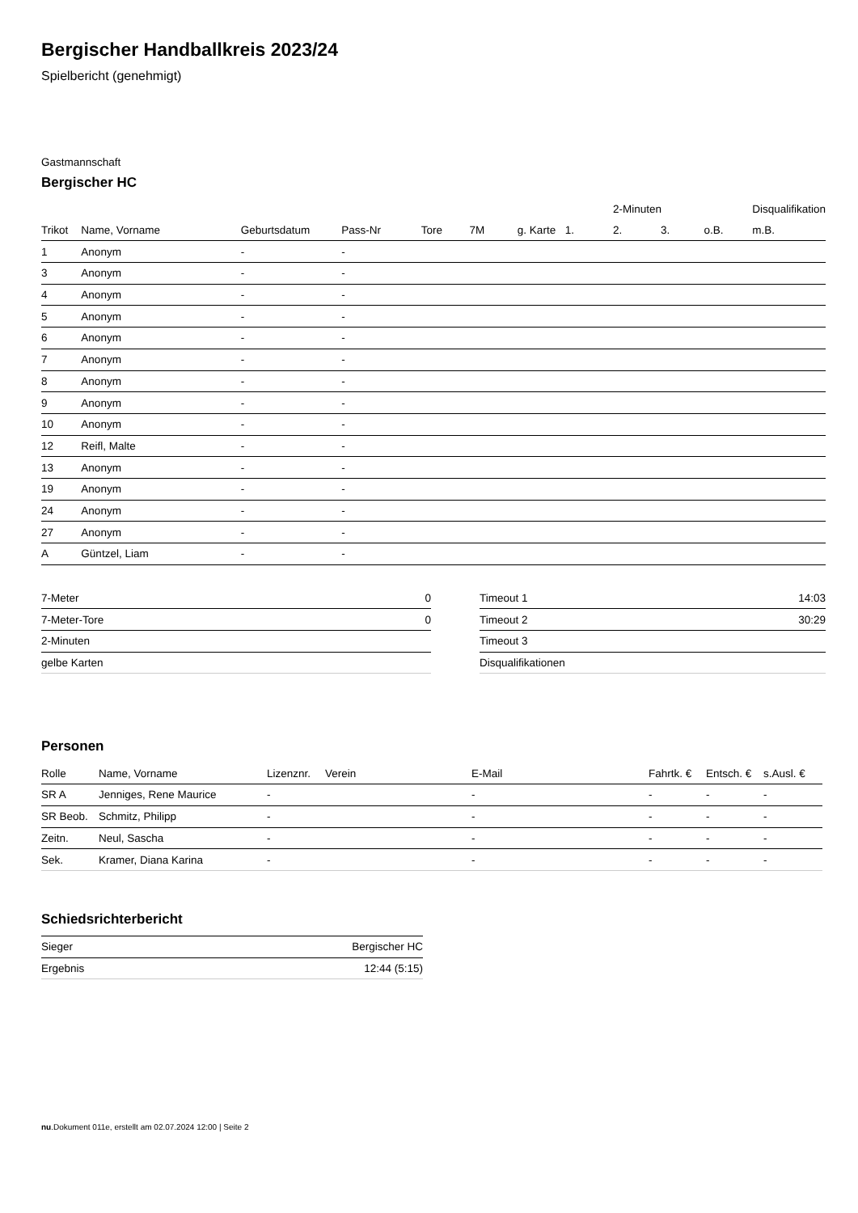Bergischer Handballkreis 2023/24
Spielbericht (genehmigt)
Gastmannschaft
Bergischer HC
| | | | | | | | | 2-Minuten | | | Disqualifikation |
| --- | --- | --- | --- | --- | --- | --- | --- | --- | --- | --- | --- |
| Trikot | Name, Vorname | Geburtsdatum | Pass-Nr | Tore | 7M | g. Karte | 1. | 2. | 3. | o.B. | m.B. |
| 1 | Anonym | - | - | | | | | | | | |
| 3 | Anonym | - | - | | | | | | | | |
| 4 | Anonym | - | - | | | | | | | | |
| 5 | Anonym | - | - | | | | | | | | |
| 6 | Anonym | - | - | | | | | | | | |
| 7 | Anonym | - | - | | | | | | | | |
| 8 | Anonym | - | - | | | | | | | | |
| 9 | Anonym | - | - | | | | | | | | |
| 10 | Anonym | - | - | | | | | | | | |
| 12 | Reifl, Malte | - | - | | | | | | | | |
| 13 | Anonym | - | - | | | | | | | | |
| 19 | Anonym | - | - | | | | | | | | |
| 24 | Anonym | - | - | | | | | | | | |
| 27 | Anonym | - | - | | | | | | | | |
| A | Güntzel, Liam | - | - | | | | | | | | |
| 7-Meter | 0 |
| 7-Meter-Tore | 0 |
| 2-Minuten | |
| gelbe Karten | |
| Timeout 1 | 14:03 |
| Timeout 2 | 30:29 |
| Timeout 3 | |
| Disqualifikationen | |
Personen
| Rolle | Name, Vorname | Lizenznr. | Verein | E-Mail | Fahrtk. € | Entsch. € | s.Ausl. € |
| --- | --- | --- | --- | --- | --- | --- | --- |
| SR A | Jenniges, Rene Maurice | - | | - | - | - | - |
| SR Beob. | Schmitz, Philipp | - | | - | - | - | - |
| Zeitn. | Neul, Sascha | - | | - | - | - | - |
| Sek. | Kramer, Diana Karina | - | | - | - | - | - |
Schiedsrichterbericht
| Sieger | Bergischer HC |
| Ergebnis | 12:44 (5:15) |
nu.Dokument 011e, erstellt am 02.07.2024 12:00 | Seite 2